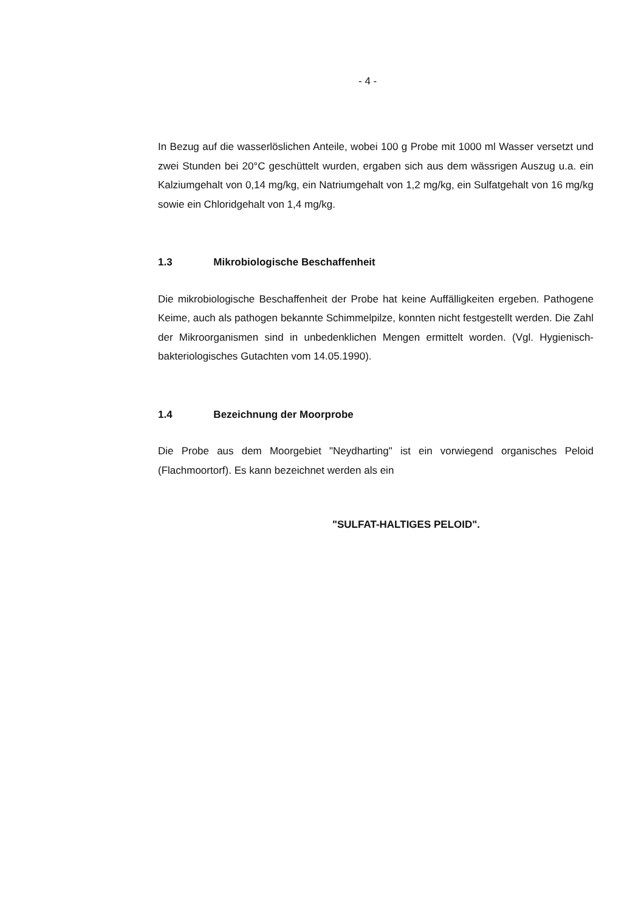- 4 -
In Bezug auf die wasserlöslichen Anteile, wobei 100 g Probe mit 1000 ml Wasser versetzt und zwei Stunden bei 20°C geschüttelt wurden, ergaben sich aus dem wässrigen Auszug u.a. ein Kalziumgehalt von 0,14 mg/kg, ein Natriumgehalt von 1,2 mg/kg, ein Sulfatgehalt von 16 mg/kg sowie ein Chloridgehalt von 1,4 mg/kg.
1.3 Mikrobiologische Beschaffenheit
Die mikrobiologische Beschaffenheit der Probe hat keine Auffälligkeiten ergeben. Pathogene Keime, auch als pathogen bekannte Schimmelpilze, konnten nicht festgestellt werden. Die Zahl der Mikroorganismen sind in unbedenklichen Mengen ermittelt worden. (Vgl. Hygienisch-bakteriologisches Gutachten vom 14.05.1990).
1.4 Bezeichnung der Moorprobe
Die Probe aus dem Moorgebiet "Neydharting" ist ein vorwiegend organisches Peloid (Flachmoortorf). Es kann bezeichnet werden als ein
"SULFAT-HALTIGES PELOID".